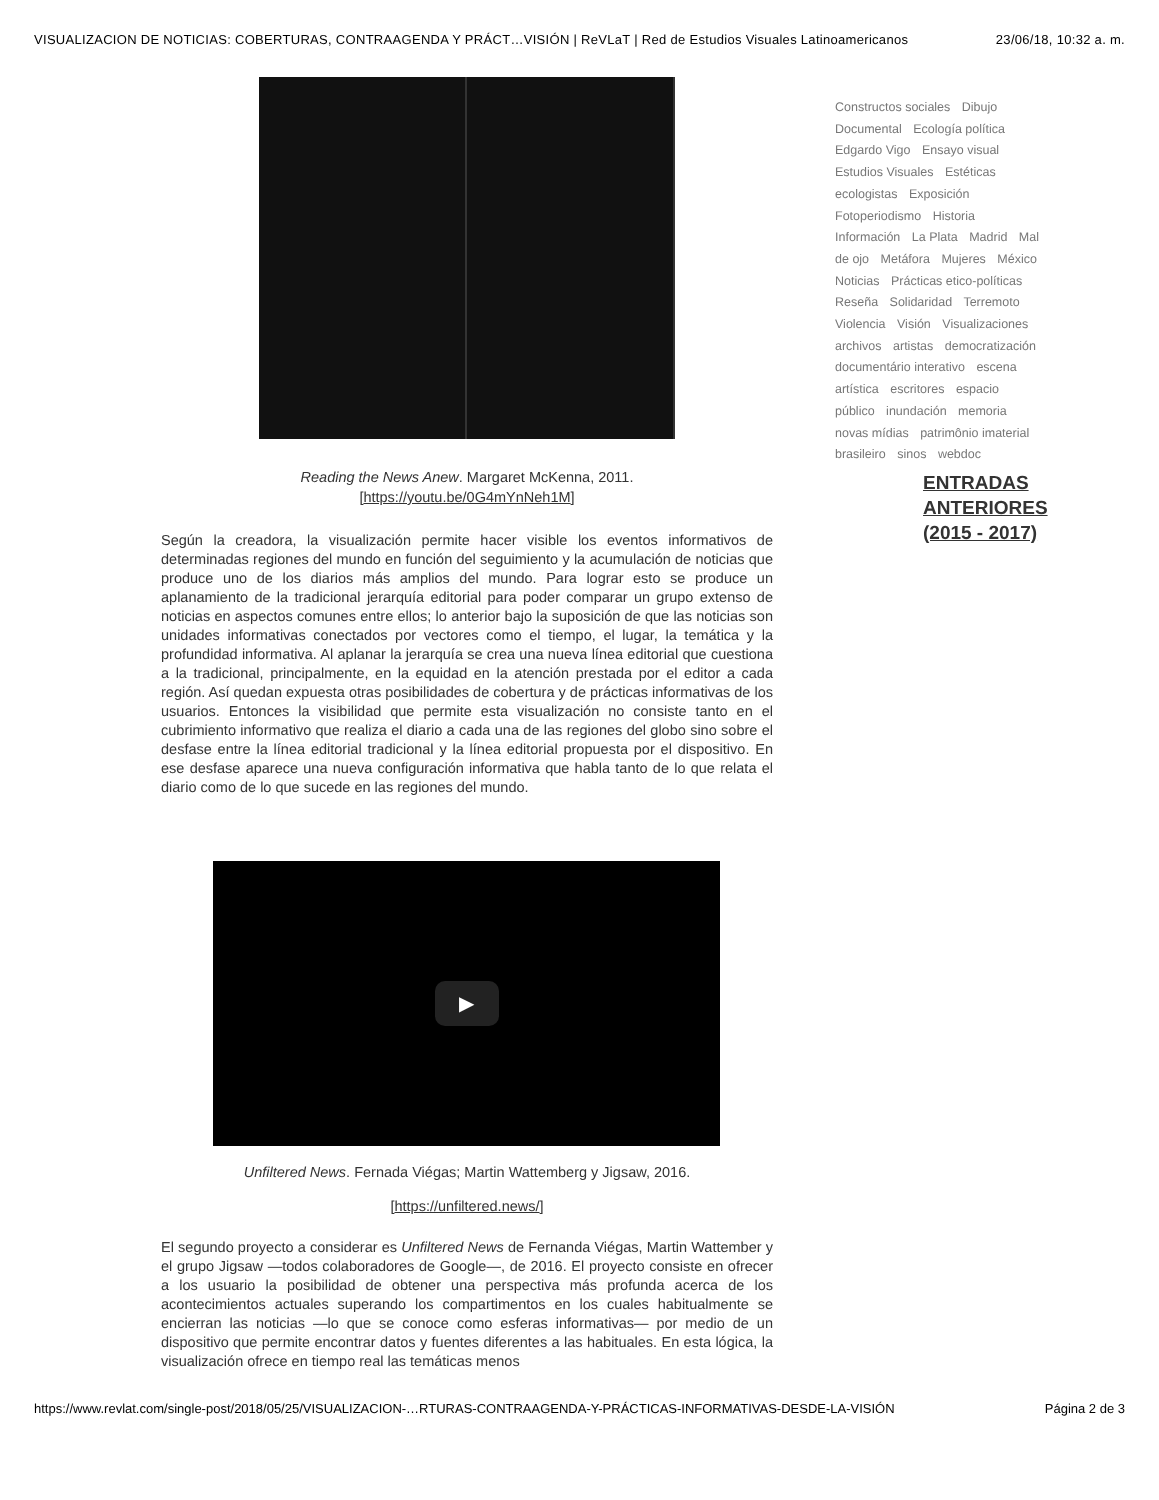VISUALIZACION DE NOTICIAS: COBERTURAS, CONTRAAGENDA Y PRÁCT…VISIÓN | ReVLaT | Red de Estudios Visuales Latinoamericanos 23/06/18, 10:32 a. m.
Reading the News Anew. Margaret McKenna, 2011.
[https://youtu.be/0G4mYnNeh1M]
Según la creadora, la visualización permite hacer visible los eventos informativos de determinadas regiones del mundo en función del seguimiento y la acumulación de noticias que produce uno de los diarios más amplios del mundo. Para lograr esto se produce un aplanamiento de la tradicional jerarquía editorial para poder comparar un grupo extenso de noticias en aspectos comunes entre ellos; lo anterior bajo la suposición de que las noticias son unidades informativas conectados por vectores como el tiempo, el lugar, la temática y la profundidad informativa. Al aplanar la jerarquía se crea una nueva línea editorial que cuestiona a la tradicional, principalmente, en la equidad en la atención prestada por el editor a cada región. Así quedan expuesta otras posibilidades de cobertura y de prácticas informativas de los usuarios. Entonces la visibilidad que permite esta visualización no consiste tanto en el cubrimiento informativo que realiza el diario a cada una de las regiones del globo sino sobre el desfase entre la línea editorial tradicional y la línea editorial propuesta por el dispositivo. En ese desfase aparece una nueva configuración informativa que habla tanto de lo que relata el diario como de lo que sucede en las regiones del mundo.
▶
Unfiltered News. Fernada Viégas; Martin Wattemberg y Jigsaw, 2016.
[https://unfiltered.news/]
El segundo proyecto a considerar es Unfiltered News de Fernanda Viégas, Martin Wattember y el grupo Jigsaw —todos colaboradores de Google—, de 2016. El proyecto consiste en ofrecer a los usuario la posibilidad de obtener una perspectiva más profunda acerca de los acontecimientos actuales superando los compartimentos en los cuales habitualmente se encierran las noticias —lo que se conoce como esferas informativas— por medio de un dispositivo que permite encontrar datos y fuentes diferentes a las habituales. En esta lógica, la visualización ofrece en tiempo real las temáticas menos
Constructos sociales Dibujo Documental Ecología política Edgardo Vigo Ensayo visual Estudios Visuales Estéticas ecologistas Exposición Fotoperiodismo Historia Información La Plata Madrid Mal de ojo Metáfora Mujeres México Noticias Prácticas etico-políticas Reseña Solidaridad Terremoto Violencia Visión Visualizaciones archivos artistas democratización documentário interativo escena artística escritores espacio público inundación memoria novas mídias patrimônio imaterial brasileiro sinos webdoc
ENTRADAS
ANTERIORES
(2015 - 2017)
https://www.revlat.com/single-post/2018/05/25/VISUALIZACION-…RTURAS-CONTRAAGENDA-Y-PRÁCTICAS-INFORMATIVAS-DESDE-LA-VISIÓN Página 2 de 3